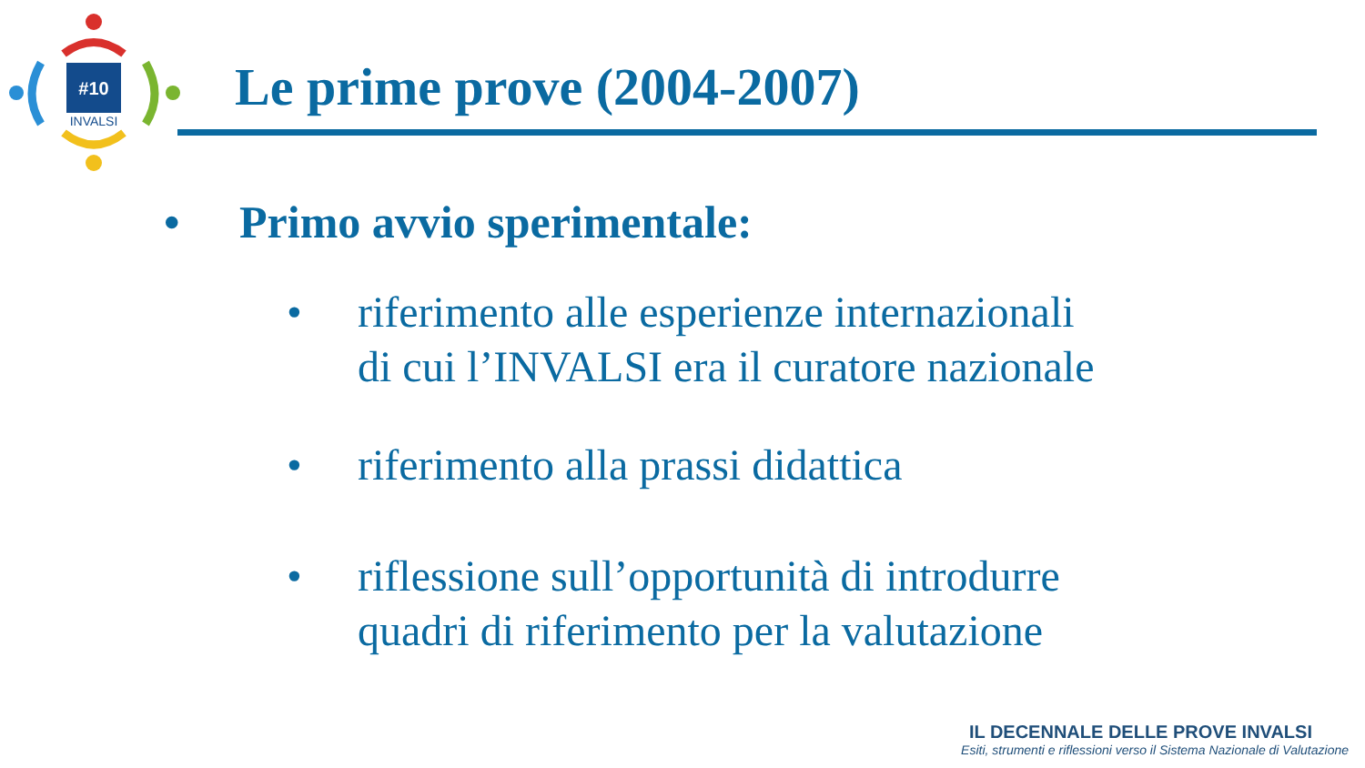#10
INVALSI
Le prime prove (2004-2007)
• Primo avvio sperimentale:
• riferimento alle esperienze internazionali
di cui l’INVALSI era il curatore nazionale
• riferimento alla prassi didattica
• riflessione sull’opportunità di introdurre
quadri di riferimento per la valutazione
IL DECENNALE DELLE PROVE INVALSI
Esiti, strumenti e riflessioni verso il Sistema Nazionale di Valutazione